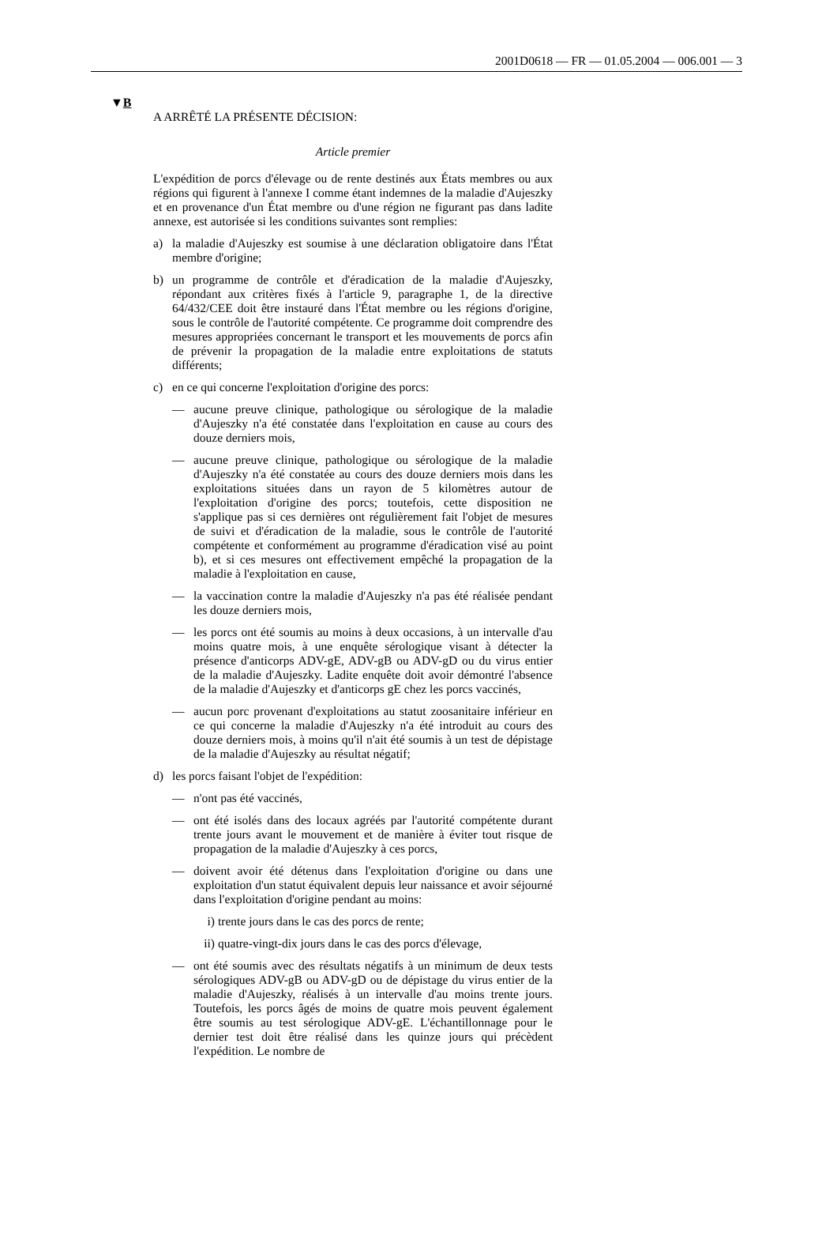2001D0618 — FR — 01.05.2004 — 006.001 — 3
▼B
A ARRÊTÉ LA PRÉSENTE DÉCISION:
Article premier
L'expédition de porcs d'élevage ou de rente destinés aux États membres ou aux régions qui figurent à l'annexe I comme étant indemnes de la maladie d'Aujeszky et en provenance d'un État membre ou d'une région ne figurant pas dans ladite annexe, est autorisée si les conditions suivantes sont remplies:
a) la maladie d'Aujeszky est soumise à une déclaration obligatoire dans l'État membre d'origine;
b) un programme de contrôle et d'éradication de la maladie d'Aujeszky, répondant aux critères fixés à l'article 9, paragraphe 1, de la directive 64/432/CEE doit être instauré dans l'État membre ou les régions d'origine, sous le contrôle de l'autorité compétente. Ce programme doit comprendre des mesures appropriées concernant le transport et les mouvements de porcs afin de prévenir la propagation de la maladie entre exploitations de statuts différents;
c) en ce qui concerne l'exploitation d'origine des porcs:
— aucune preuve clinique, pathologique ou sérologique de la maladie d'Aujeszky n'a été constatée dans l'exploitation en cause au cours des douze derniers mois,
— aucune preuve clinique, pathologique ou sérologique de la maladie d'Aujeszky n'a été constatée au cours des douze derniers mois dans les exploitations situées dans un rayon de 5 kilomètres autour de l'exploitation d'origine des porcs; toutefois, cette disposition ne s'applique pas si ces dernières ont régulièrement fait l'objet de mesures de suivi et d'éradication de la maladie, sous le contrôle de l'autorité compétente et conformément au programme d'éradication visé au point b), et si ces mesures ont effectivement empêché la propagation de la maladie à l'exploitation en cause,
— la vaccination contre la maladie d'Aujeszky n'a pas été réalisée pendant les douze derniers mois,
— les porcs ont été soumis au moins à deux occasions, à un intervalle d'au moins quatre mois, à une enquête sérologique visant à détecter la présence d'anticorps ADV-gE, ADV-gB ou ADV-gD ou du virus entier de la maladie d'Aujeszky. Ladite enquête doit avoir démontré l'absence de la maladie d'Aujeszky et d'anticorps gE chez les porcs vaccinés,
— aucun porc provenant d'exploitations au statut zoosanitaire inférieur en ce qui concerne la maladie d'Aujeszky n'a été introduit au cours des douze derniers mois, à moins qu'il n'ait été soumis à un test de dépistage de la maladie d'Aujeszky au résultat négatif;
d) les porcs faisant l'objet de l'expédition:
— n'ont pas été vaccinés,
— ont été isolés dans des locaux agréés par l'autorité compétente durant trente jours avant le mouvement et de manière à éviter tout risque de propagation de la maladie d'Aujeszky à ces porcs,
— doivent avoir été détenus dans l'exploitation d'origine ou dans une exploitation d'un statut équivalent depuis leur naissance et avoir séjourné dans l'exploitation d'origine pendant au moins:
i) trente jours dans le cas des porcs de rente;
ii) quatre-vingt-dix jours dans le cas des porcs d'élevage,
— ont été soumis avec des résultats négatifs à un minimum de deux tests sérologiques ADV-gB ou ADV-gD ou de dépistage du virus entier de la maladie d'Aujeszky, réalisés à un intervalle d'au moins trente jours. Toutefois, les porcs âgés de moins de quatre mois peuvent également être soumis au test sérologique ADV-gE. L'échantillonnage pour le dernier test doit être réalisé dans les quinze jours qui précèdent l'expédition. Le nombre de